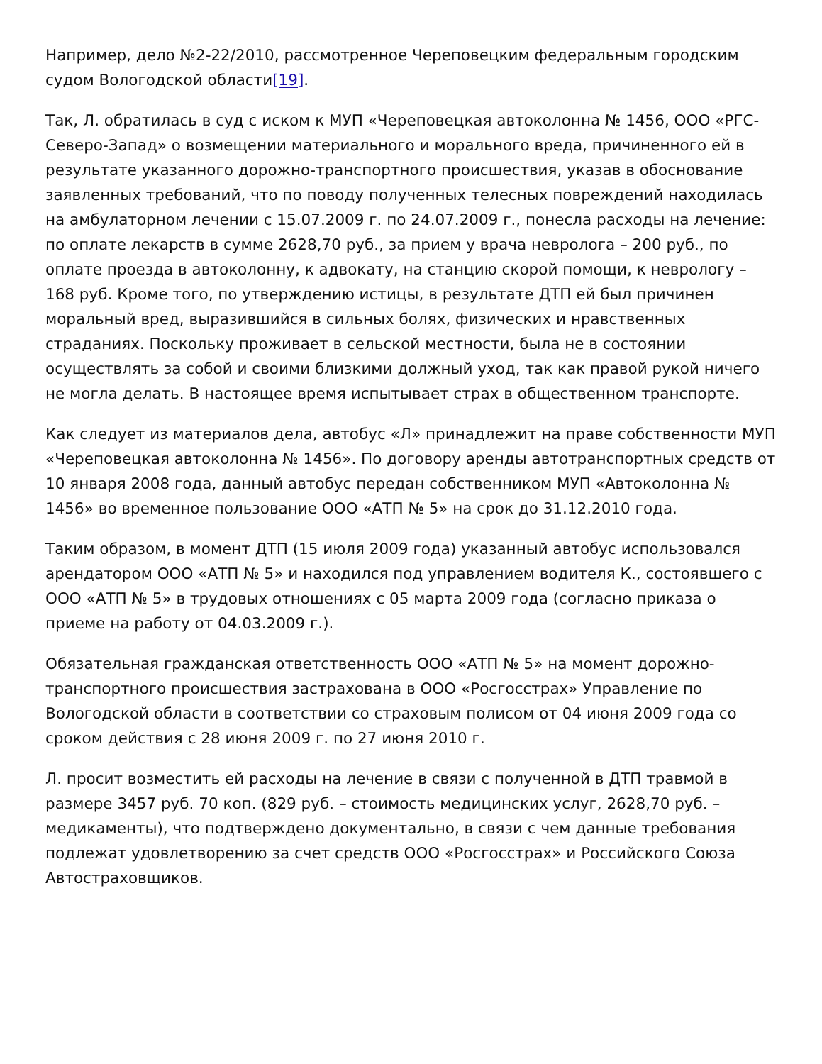Например, дело №2-22/2010, рассмотренное Череповецким федеральным городским судом Вологодской области[19].
Так, Л. обратилась в суд с иском к МУП «Череповецкая автоколонна № 1456, ООО «РГС-Северо-Запад» о возмещении материального и морального вреда, причиненного ей в результате указанного дорожно-транспортного происшествия, указав в обоснование заявленных требований, что по поводу полученных телесных повреждений находилась на амбулаторном лечении с 15.07.2009 г. по 24.07.2009 г., понесла расходы на лечение: по оплате лекарств в сумме 2628,70 руб., за прием у врача невролога – 200 руб., по оплате проезда в автоколонну, к адвокату, на станцию скорой помощи, к неврологу – 168 руб. Кроме того, по утверждению истицы, в результате ДТП ей был причинен моральный вред, выразившийся в сильных болях, физических и нравственных страданиях. Поскольку проживает в сельской местности, была не в состоянии осуществлять за собой и своими близкими должный уход, так как правой рукой ничего не могла делать. В настоящее время испытывает страх в общественном транспорте.
Как следует из материалов дела, автобус «Л» принадлежит на праве собственности МУП «Череповецкая автоколонна № 1456». По договору аренды автотранспортных средств от 10 января 2008 года, данный автобус передан собственником МУП «Автоколонна № 1456» во временное пользование ООО «АТП № 5» на срок до 31.12.2010 года.
Таким образом, в момент ДТП (15 июля 2009 года) указанный автобус использовался арендатором ООО «АТП № 5» и находился под управлением водителя К., состоявшего с ООО «АТП № 5» в трудовых отношениях с 05 марта 2009 года (согласно приказа о приеме на работу от 04.03.2009 г.).
Обязательная гражданская ответственность ООО «АТП № 5» на момент дорожно-транспортного происшествия застрахована в ООО «Росгосстрах» Управление по Вологодской области в соответствии со страховым полисом от 04 июня 2009 года со сроком действия с 28 июня 2009 г. по 27 июня 2010 г.
Л. просит возместить ей расходы на лечение в связи с полученной в ДТП травмой в размере 3457 руб. 70 коп. (829 руб. – стоимость медицинских услуг, 2628,70 руб. – медикаменты), что подтверждено документально, в связи с чем данные требования подлежат удовлетворению за счет средств ООО «Росгосстрах» и Российского Союза Автостраховщиков.